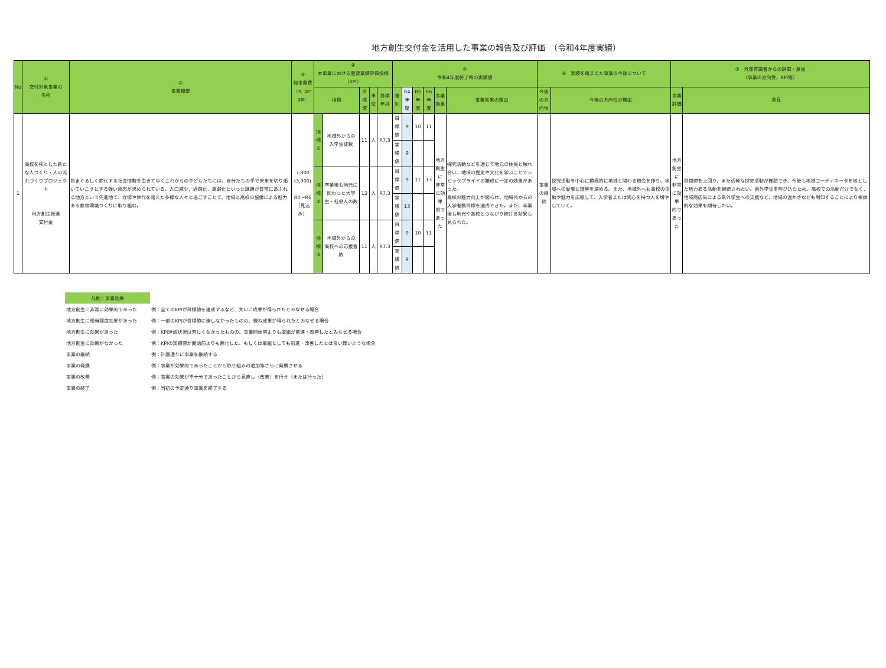地方創生交付金を活用した事業の報告及び評価　（令和4年度実績）
| No | ① 交付対象事業の 名称 | ② 事業概要 | ③ 総事業費 （内、交付金額） | ④ 本事業における重要業績評価指標（KPI） | | | | | ⑤ 令和4年度終了時の実績値 | | | | | | ⑥ 実績を踏まえた事業の今後について | | ⑦ 外部有識者からの評価・意見 （事業の方向性、KPI等） | |
| --- | --- | --- | --- | --- | --- | --- | --- | --- | --- | --- | --- | --- | --- | --- | --- | --- | --- | --- |
| | | | | 指標 | | 目標値 | 単位 | 目標年月 | 種別 | R4年度 | R5年度 | R6年度 | 事業効果 | 事業効果の理由 | 今後の方向性 | 今後の方向性の理由 | 事業評価 | 意見 |
| 1 | 高校を核とした新たな人づくり・人の流れづくりプロジェクト 地方創生推進 交付金 | 目まぐるしく変化する社会情勢を生きてゆくこれからの子どもたちには、自分たちの手で未来を切り拓いていこうとする強い意志が求められている。人口減少、過疎化、高齢化といった課題が日常にあふれる地方という先進地で、立場や世代を超えた多様な人々と過ごすことで、地域と高校の協働による魅力ある教育環境づくりに取り組む。 | 7,800 (3,900) R4～R6 （見込み） | 指標① | 地域外からの 入学生徒数 | 11 | 人 | R7.3 | 目標値 | 9 | 10 | 11 | 地方創生に 非常に効果 的であった | 探究活動などを通じて地元の住民と触れ合い、地域の歴史や文化を学ぶことでシビックプライドの醸成に一定の効果があった。 高校の魅力向上が図られ、地域外からの入学者数目標を達成できた。また、卒業後も地元や高校とつながり続ける効果も見られた。 | 事業の継続 | 探究活動を中心に積極的に地域と関わる機会を作り、地域への愛着と理解を深める。また、地域外へも高校の活動や魅力を広報して、入学者または関心を持つ人を増やしていく。 | 地方創生に 非常に効果 的であった | 目標値を上回り、また活発な探究活動が確認でき、今後も地域コーディネータを核とした魅力ある活動を継続されたい。県外学生を呼び込むため、高校での活動だけでなく、地域商店街による県外学生への支援など、地域の温かさなども周知することにより相乗的な効果を期待したい。 |
| | | | | | | | | | 実績値 | 9 | | | | | | | | |
| | | | | 指標② | 卒業後も地元に関わった大学生・社会人の数 | 13 | 人 | R7.3 | 目標値 | 9 | 11 | 13 | | | | | | |
| | | | | | | | | | 実績値 | 13 | | | | | | | | |
| | | | | 指標③ | 地域外からの 高校への応援者数 | 11 | 人 | R7.3 | 目標値 | 9 | 10 | 11 | | | | | | |
| | | | | | | | | | 実績値 | 9 | | | | | | | | |
| 凡例：事業効果 | |
| 地方創生に非常に効果的であった | 例：全てのKPIが目標値を達成するなど、大いに成果が得られたとみなせる場合 |
| 地方創生に相当程度効果があった | 例：一部のKPIが目標値に達しなかったものの、概ね成果が得られたとみなせる場合 |
| 地方創生に効果があった | 例：KPI達成状況は芳しくなかったものの、事業開始前よりも取組が前進・改善したとみなせる場合 |
| 地方創生に効果がなかった | 例：KPIの実績値が開始前よりも悪化した、もしくは取組としても前進・改善したとは言い難いような場合 |
| 事業の継続 | 例：計画通りに事業を継続する |
| 事業の発展 | 例：事業が効果的であったことから取り組みの追加等さらに発展させる |
| 事業の改善 | 例：事業の効果が不十分であったことから見直し（改善）を行う（または行った） |
| 事業の終了 | 例：当初の予定通り事業を終了する |